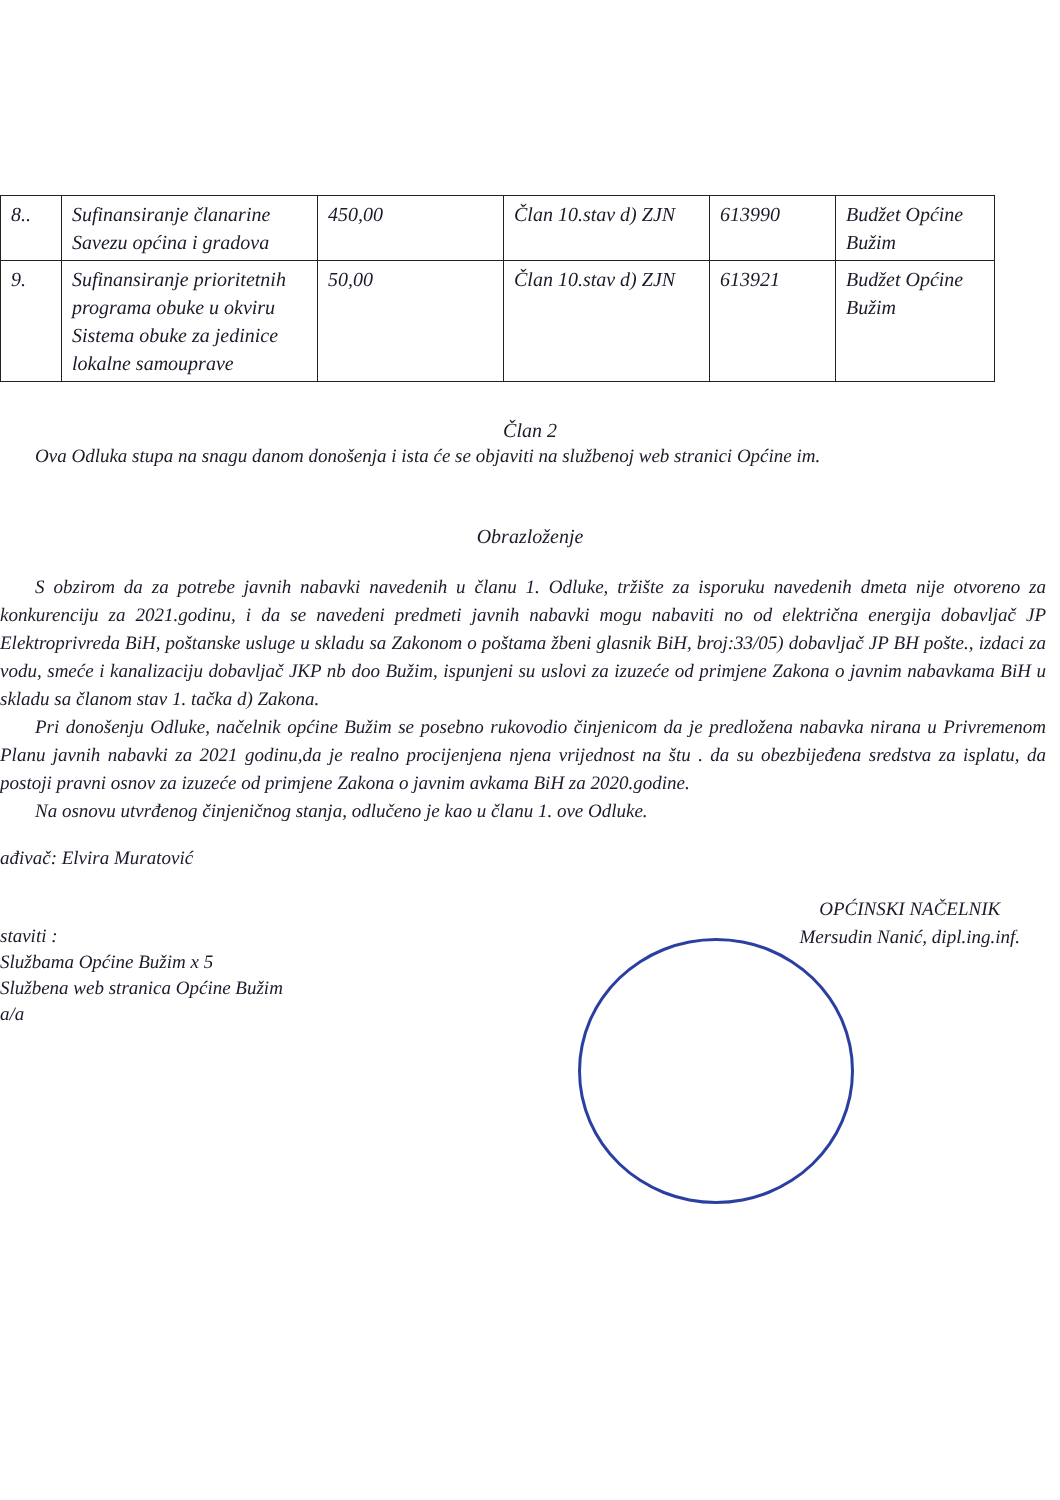| 8.. | Sufinansiranje članarine Savezu općina i gradova | 450,00 | Član 10.stav d) ZJN | 613990 | Budžet Općine Bužim |
| 9. | Sufinansiranje prioritetnih programa obuke u okviru Sistema obuke za jedinice lokalne samouprave | 50,00 | Član 10.stav d) ZJN | 613921 | Budžet Općine Bužim |
Član 2
Ova Odluka stupa na snagu danom donošenja i ista će se objaviti na službenoj web stranici Općine im.
Obrazloženje
S obzirom da za potrebe javnih nabavki navedenih u članu 1. Odluke, tržište za isporuku navedenih dmeta nije otvoreno za konkurenciju za 2021.godinu, i da se navedeni predmeti javnih nabavki mogu nabaviti no od električna energija dobavljač JP Elektroprivreda BiH, poštanske usluge u skladu sa Zakonom o poštama žbeni glasnik BiH, broj:33/05) dobavljač JP BH pošte., izdaci za vodu, smeće i kanalizaciju dobavljač JKP nb doo Bužim, ispunjeni su uslovi za izuzeće od primjene Zakona o javnim nabavkama BiH u skladu sa članom stav 1. tačka d) Zakona.
Pri donošenju Odluke, načelnik općine Bužim se posebno rukovodio činjenicom da je predložena nabavka nirana u Privremenom Planu javnih nabavki za 2021 godinu,da je realno procijenjena njena vrijednost na štu . da su obezbijeđena sredstva za isplatu, da postoji pravni osnov za izuzeće od primjene Zakona o javnim avkama BiH za 2020.godine.
Na osnovu utvrđenog činjeničnog stanja, odlučeno je kao u članu 1. ove Odluke.
ađivač: Elvira Muratović
staviti :
Službama Općine Bužim x 5
Službena web stranica Općine Bužim
a/a
OPĆINSKI NAČELNIK
Mersudin Nanić, dipl.ing.inf.